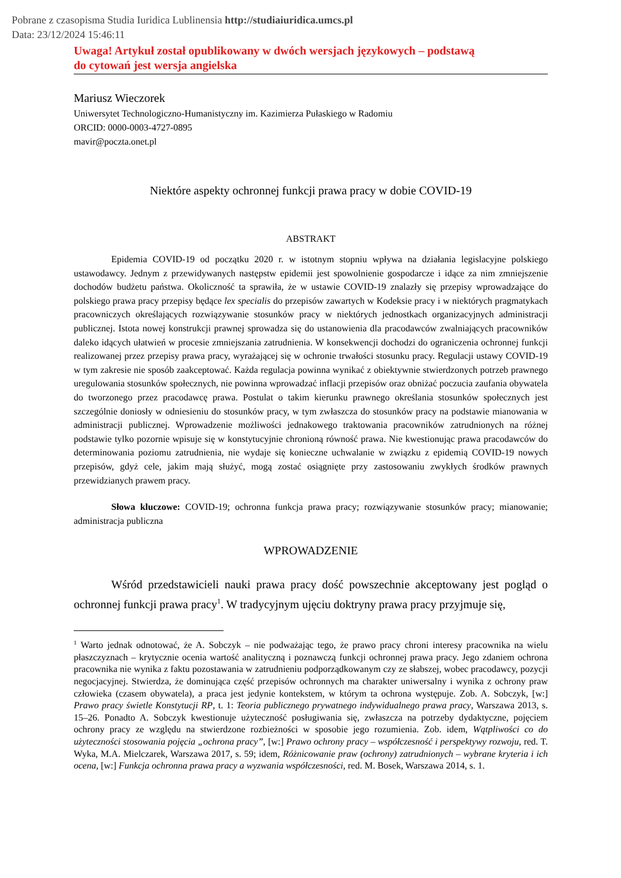Pobrane z czasopisma Studia Iuridica Lublinensia http://studiaiuridica.umcs.pl
Data: 23/12/2024 15:46:11
Uwaga! Artykuł został opublikowany w dwóch wersjach językowych – podstawą
do cytowań jest wersja angielska
Mariusz Wieczorek
Uniwersytet Technologiczno-Humanistyczny im. Kazimierza Pułaskiego w Radomiu
ORCID: 0000-0003-4727-0895
mavir@poczta.onet.pl
Niektóre aspekty ochronnej funkcji prawa pracy w dobie COVID-19
ABSTRAKT
Epidemia COVID-19 od początku 2020 r. w istotnym stopniu wpływa na działania legislacyjne polskiego ustawodawcy. Jednym z przewidywanych następstw epidemii jest spowolnienie gospodarcze i idące za nim zmniejszenie dochodów budżetu państwa. Okoliczność ta sprawiła, że w ustawie COVID-19 znalazły się przepisy wprowadzające do polskiego prawa pracy przepisy będące lex specialis do przepisów zawartych w Kodeksie pracy i w niektórych pragmatykach pracowniczych określających rozwiązywanie stosunków pracy w niektórych jednostkach organizacyjnych administracji publicznej. Istota nowej konstrukcji prawnej sprowadza się do ustanowienia dla pracodawców zwalniających pracowników daleko idących ułatwień w procesie zmniejszania zatrudnienia. W konsekwencji dochodzi do ograniczenia ochronnej funkcji realizowanej przez przepisy prawa pracy, wyrażającej się w ochronie trwałości stosunku pracy. Regulacji ustawy COVID-19 w tym zakresie nie sposób zaakceptować. Każda regulacja powinna wynikać z obiektywnie stwierdzonych potrzeb prawnego uregulowania stosunków społecznych, nie powinna wprowadzać inflacji przepisów oraz obniżać poczucia zaufania obywatela do tworzonego przez pracodawcę prawa. Postulat o takim kierunku prawnego określania stosunków społecznych jest szczególnie doniosły w odniesieniu do stosunków pracy, w tym zwłaszcza do stosunków pracy na podstawie mianowania w administracji publicznej. Wprowadzenie możliwości jednakowego traktowania pracowników zatrudnionych na różnej podstawie tylko pozornie wpisuje się w konstytucyjnie chronioną równość prawa. Nie kwestionując prawa pracodawców do determinowania poziomu zatrudnienia, nie wydaje się konieczne uchwalanie w związku z epidemią COVID-19 nowych przepisów, gdyż cele, jakim mają służyć, mogą zostać osiągnięte przy zastosowaniu zwykłych środków prawnych przewidzianych prawem pracy.
Słowa kluczowe: COVID-19; ochronna funkcja prawa pracy; rozwiązywanie stosunków pracy; mianowanie; administracja publiczna
WPROWADZENIE
Wśród przedstawicieli nauki prawa pracy dość powszechnie akceptowany jest pogląd o ochronnej funkcji prawa pracy<sup>1</sup>. W tradycyjnym ujęciu doktryny prawa pracy przyjmuje się,
<sup>1</sup> Warto jednak odnotować, że A. Sobczyk – nie podważając tego, że prawo pracy chroni interesy pracownika na wielu płaszczyznach – krytycznie ocenia wartość analityczną i poznawczą funkcji ochronnej prawa pracy. Jego zdaniem ochrona pracownika nie wynika z faktu pozostawania w zatrudnieniu podporządkowanym czy ze słabszej, wobec pracodawcy, pozycji negocjacyjnej. Stwierdza, że dominująca część przepisów ochronnych ma charakter uniwersalny i wynika z ochrony praw człowieka (czasem obywatela), a praca jest jedynie kontekstem, w którym ta ochrona występuje. Zob. A. Sobczyk, [w:] Prawo pracy świetle Konstytucji RP, t. 1: Teoria publicznego prywatnego indywidualnego prawa pracy, Warszawa 2013, s. 15–26. Ponadto A. Sobczyk kwestionuje użyteczność posługiwania się, zwłaszcza na potrzeby dydaktyczne, pojęciem ochrony pracy ze względu na stwierdzone rozbieżności w sposobie jego rozumienia. Zob. idem, Wątpliwości co do użyteczności stosowania pojęcia „ochrona pracy”, [w:] Prawo ochrony pracy – współczesność i perspektywy rozwoju, red. T. Wyka, M.A. Mielczarek, Warszawa 2017, s. 59; idem, Różnicowanie praw (ochrony) zatrudnionych – wybrane kryteria i ich ocena, [w:] Funkcja ochronna prawa pracy a wyzwania współczesności, red. M. Bosek, Warszawa 2014, s. 1.